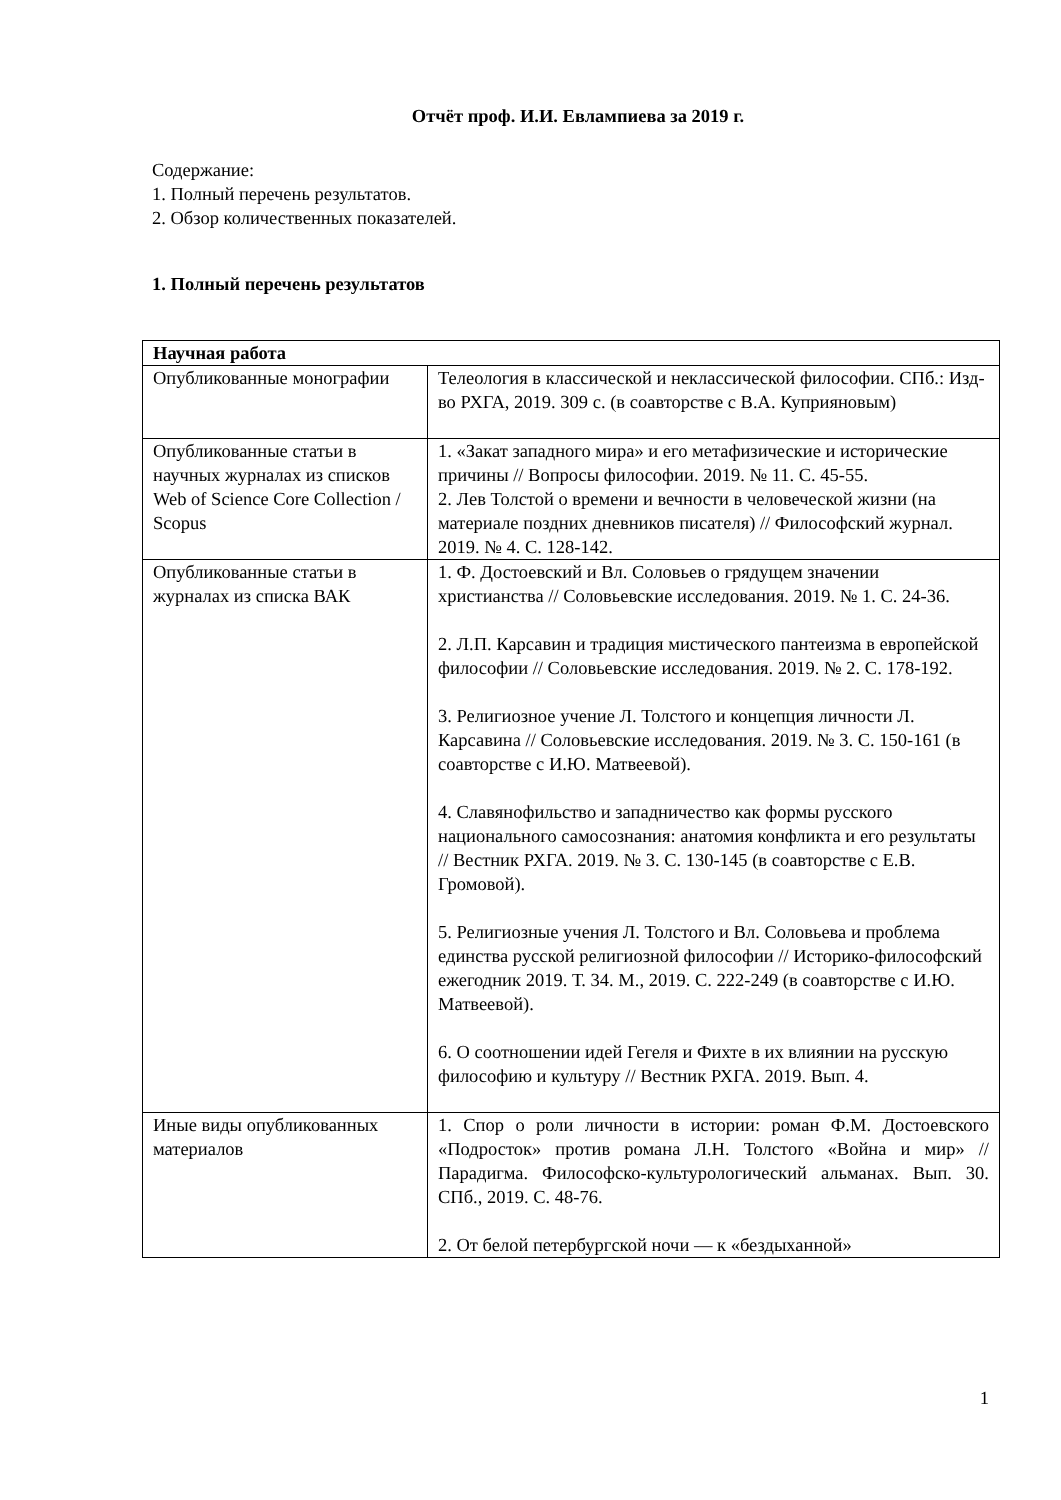Отчёт проф. И.И. Евлампиева за 2019 г.
Содержание:
1. Полный перечень результатов.
2. Обзор количественных показателей.
1. Полный перечень результатов
| Научная работа | |
| Опубликованные монографии | Телеология в классической и неклассической философии. СПб.: Изд-во РХГА, 2019. 309 с. (в соавторстве с В.А. Куприяновым) |
| Опубликованные статьи в научных журналах из списков Web of Science Core Collection / Scopus | 1. «Закат западного мира» и его метафизические и исторические причины // Вопросы философии. 2019. № 11. С. 45-55. 2. Лев Толстой о времени и вечности в человеческой жизни (на материале поздних дневников писателя) // Философский журнал. 2019. № 4. С. 128-142. |
| Опубликованные статьи в журналах из списка ВАК | 1. Ф. Достоевский и Вл. Соловьев о грядущем значении христианства // Соловьевские исследования. 2019. № 1. С. 24-36. 2. Л.П. Карсавин и традиция мистического пантеизма в европейской философии // Соловьевские исследования. 2019. № 2. С. 178-192. 3. Религиозное учение Л. Толстого и концепция личности Л. Карсавина // Соловьевские исследования. 2019. № 3. С. 150-161 (в соавторстве с И.Ю. Матвеевой). 4. Славянофильство и западничество как формы русского национального самосознания: анатомия конфликта и его результаты // Вестник РХГА. 2019. № 3. С. 130-145 (в соавторстве с Е.В. Громовой). 5. Религиозные учения Л. Толстого и Вл. Соловьева и проблема единства русской религиозной философии // Историко-философский ежегодник 2019. Т. 34. М., 2019. С. 222-249 (в соавторстве с И.Ю. Матвеевой). 6. О соотношении идей Гегеля и Фихте в их влиянии на русскую философию и культуру // Вестник РХГА. 2019. Вып. 4. |
| Иные виды опубликованных материалов | 1. Спор о роли личности в истории: роман Ф.М. Достоевского «Подросток» против романа Л.Н. Толстого «Война и мир» // Парадигма. Философско-культурологический альманах. Вып. 30. СПб., 2019. С. 48-76. 2. От белой петербургской ночи — к «бездыханной» |
1